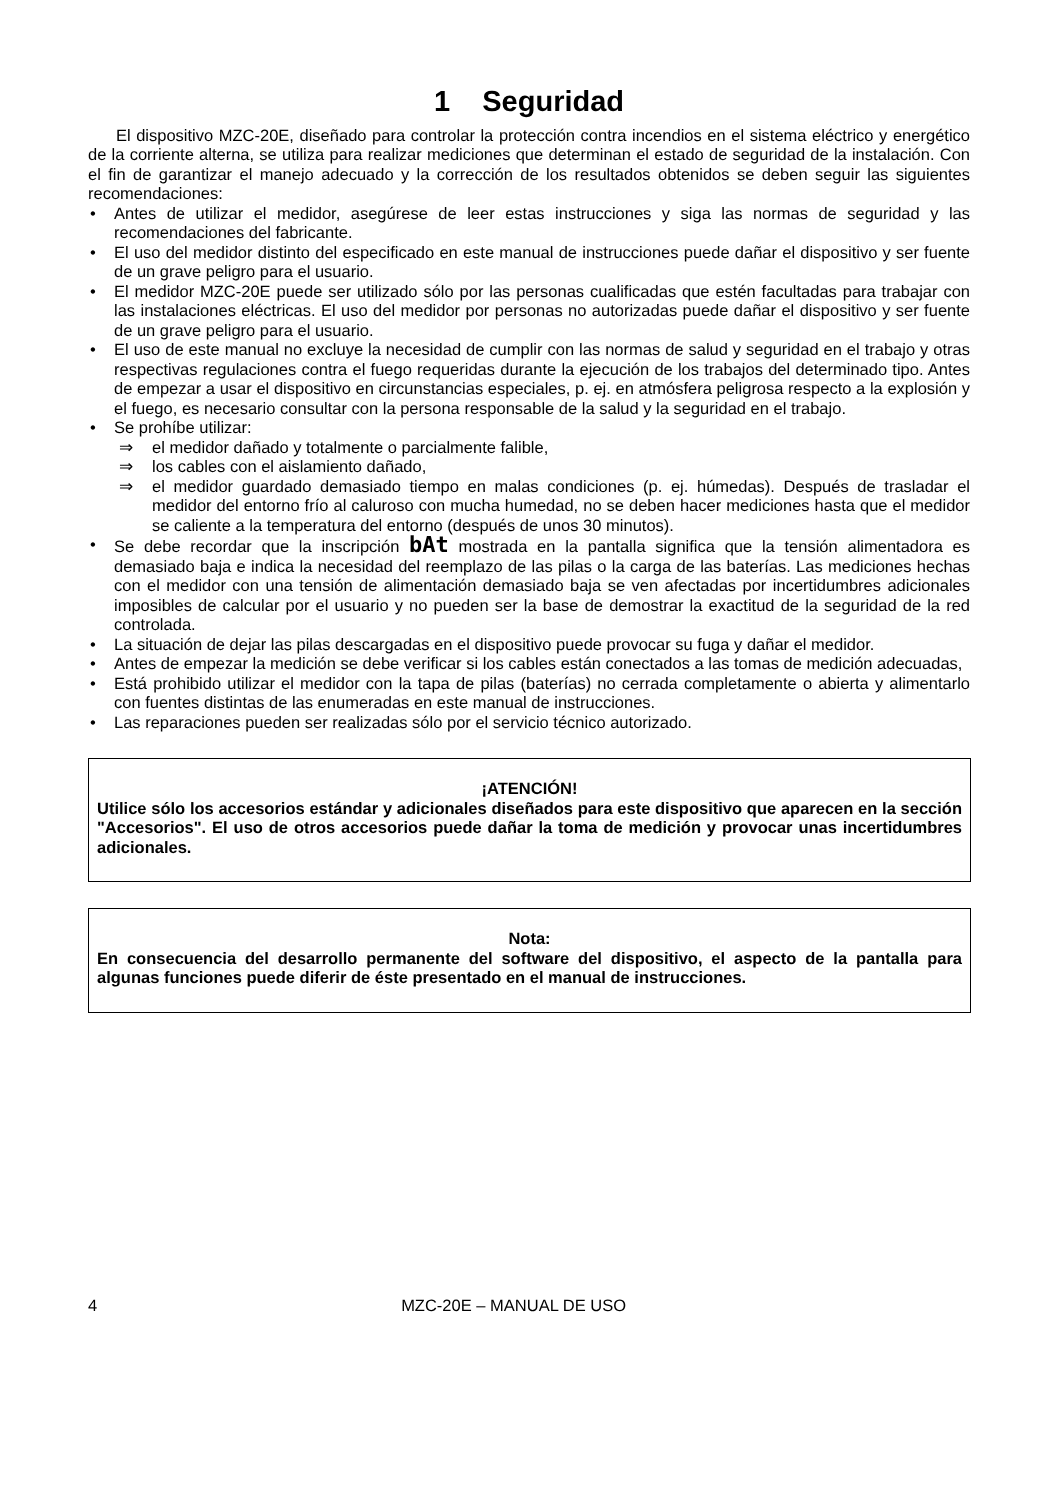1 Seguridad
El dispositivo MZC-20E, diseñado para controlar la protección contra incendios en el sistema eléctrico y energético de la corriente alterna, se utiliza para realizar mediciones que determinan el estado de seguridad de la instalación. Con el fin de garantizar el manejo adecuado y la corrección de los resultados obtenidos se deben seguir las siguientes recomendaciones:
Antes de utilizar el medidor, asegúrese de leer estas instrucciones y siga las normas de seguridad y las recomendaciones del fabricante.
El uso del medidor distinto del especificado en este manual de instrucciones puede dañar el dispositivo y ser fuente de un grave peligro para el usuario.
El medidor MZC-20E puede ser utilizado sólo por las personas cualificadas que estén facultadas para trabajar con las instalaciones eléctricas. El uso del medidor por personas no autorizadas puede dañar el dispositivo y ser fuente de un grave peligro para el usuario.
El uso de este manual no excluye la necesidad de cumplir con las normas de salud y seguridad en el trabajo y otras respectivas regulaciones contra el fuego requeridas durante la ejecución de los trabajos del determinado tipo. Antes de empezar a usar el dispositivo en circunstancias especiales, p. ej. en atmósfera peligrosa respecto a la explosión y el fuego, es necesario consultar con la persona responsable de la salud y la seguridad en el trabajo.
Se prohíbe utilizar:
⇒ el medidor dañado y totalmente o parcialmente falible,
⇒ los cables con el aislamiento dañado,
⇒ el medidor guardado demasiado tiempo en malas condiciones (p. ej. húmedas). Después de trasladar el medidor del entorno frío al caluroso con mucha humedad, no se deben hacer mediciones hasta que el medidor se caliente a la temperatura del entorno (después de unos 30 minutos).
Se debe recordar que la inscripción bAt mostrada en la pantalla significa que la tensión alimentadora es demasiado baja e indica la necesidad del reemplazo de las pilas o la carga de las baterías. Las mediciones hechas con el medidor con una tensión de alimentación demasiado baja se ven afectadas por incertidumbres adicionales imposibles de calcular por el usuario y no pueden ser la base de demostrar la exactitud de la seguridad de la red controlada.
La situación de dejar las pilas descargadas en el dispositivo puede provocar su fuga y dañar el medidor.
Antes de empezar la medición se debe verificar si los cables están conectados a las tomas de medición adecuadas,
Está prohibido utilizar el medidor con la tapa de pilas (baterías) no cerrada completamente o abierta y alimentarlo con fuentes distintas de las enumeradas en este manual de instrucciones.
Las reparaciones pueden ser realizadas sólo por el servicio técnico autorizado.
¡ATENCIÓN!
Utilice sólo los accesorios estándar y adicionales diseñados para este dispositivo que aparecen en la sección "Accesorios". El uso de otros accesorios puede dañar la toma de medición y provocar unas incertidumbres adicionales.
Nota:
En consecuencia del desarrollo permanente del software del dispositivo, el aspecto de la pantalla para algunas funciones puede diferir de éste presentado en el manual de instrucciones.
4 MZC-20E – MANUAL DE USO